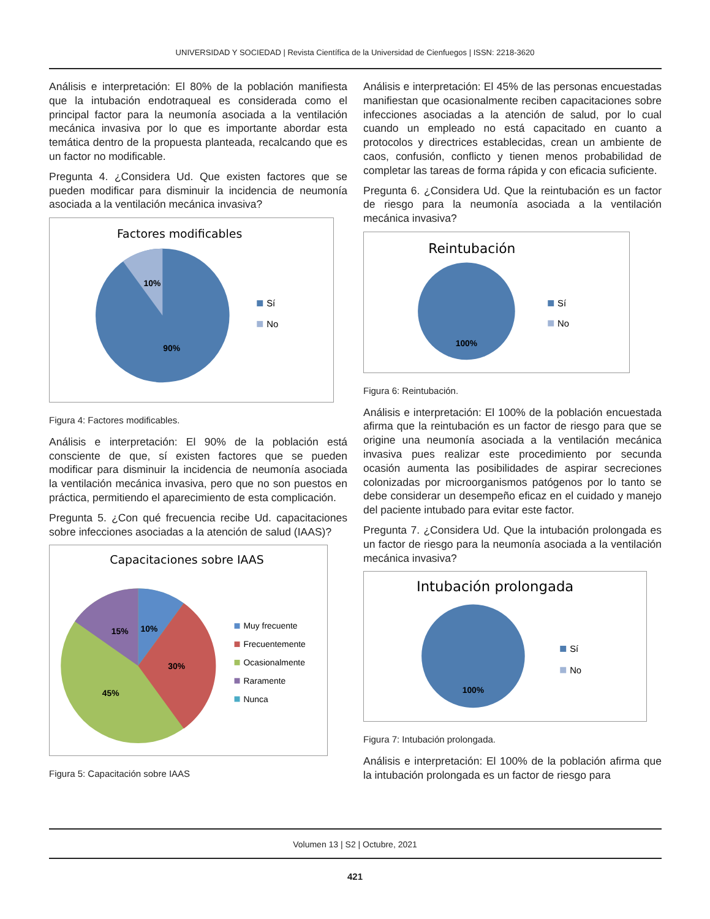UNIVERSIDAD Y SOCIEDAD | Revista Científica de la Universidad de Cienfuegos | ISSN: 2218-3620
Análisis e interpretación: El 80% de la población manifiesta que la intubación endotraqueal es considerada como el principal factor para la neumonía asociada a la ventilación mecánica invasiva por lo que es importante abordar esta temática dentro de la propuesta planteada, recalcando que es un factor no modificable.
Pregunta 4. ¿Considera Ud. Que existen factores que se pueden modificar para disminuir la incidencia de neumonía asociada a la ventilación mecánica invasiva?
Factores modificables
10%
90%
Sí
No
Figura 4: Factores modificables.
Análisis e interpretación: El 90% de la población está consciente de que, sí existen factores que se pueden modificar para disminuir la incidencia de neumonía asociada la ventilación mecánica invasiva, pero que no son puestos en práctica, permitiendo el aparecimiento de esta complicación.
Pregunta 5. ¿Con qué frecuencia recibe Ud. capacitaciones sobre infecciones asociadas a la atención de salud (IAAS)?
Capacitaciones sobre IAAS
15%
10%
30%
45%
Muy frecuente
Frecuentemente
Ocasionalmente
Raramente
Nunca
Figura 5: Capacitación sobre IAAS
Análisis e interpretación: El 45% de las personas encuestadas manifiestan que ocasionalmente reciben capacitaciones sobre infecciones asociadas a la atención de salud, por lo cual cuando un empleado no está capacitado en cuanto a protocolos y directrices establecidas, crean un ambiente de caos, confusión, conflicto y tienen menos probabilidad de completar las tareas de forma rápida y con eficacia suficiente.
Pregunta 6. ¿Considera Ud. Que la reintubación es un factor de riesgo para la neumonía asociada a la ventilación mecánica invasiva?
Reintubación
100%
Sí
No
Figura 6: Reintubación.
Análisis e interpretación: El 100% de la población encuestada afirma que la reintubación es un factor de riesgo para que se origine una neumonía asociada a la ventilación mecánica invasiva pues realizar este procedimiento por secunda ocasión aumenta las posibilidades de aspirar secreciones colonizadas por microorganismos patógenos por lo tanto se debe considerar un desempeño eficaz en el cuidado y manejo del paciente intubado para evitar este factor.
Pregunta 7. ¿Considera Ud. Que la intubación prolongada es un factor de riesgo para la neumonía asociada a la ventilación mecánica invasiva?
Intubación prolongada
100%
Sí
No
Figura 7: Intubación prolongada.
Análisis e interpretación: El 100% de la población afirma que la intubación prolongada es un factor de riesgo para
Volumen 13 | S2 | Octubre, 2021
421